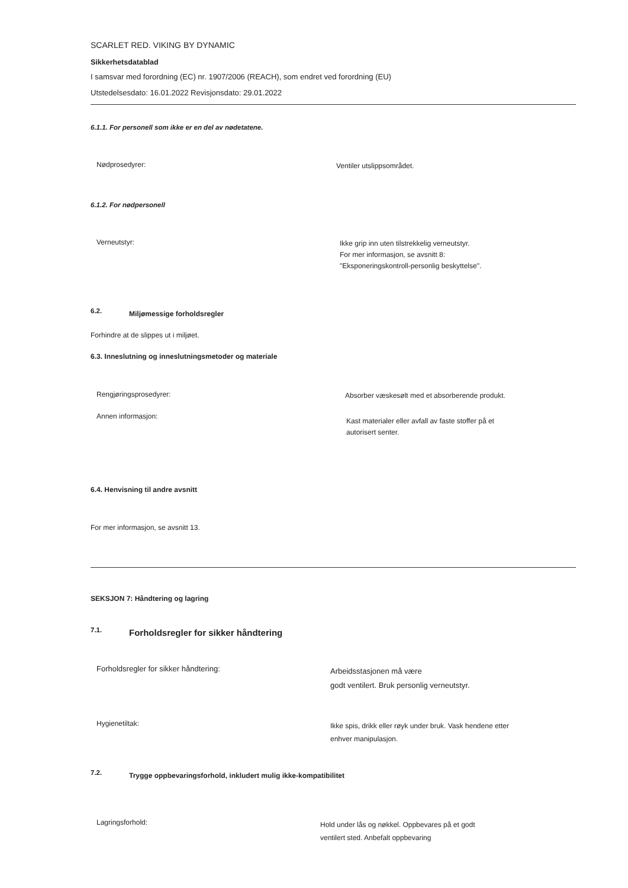SCARLET RED. VIKING BY DYNAMIC
Sikkerhetsdatablad
I samsvar med forordning (EC) nr. 1907/2006 (REACH), som endret ved forordning (EU)
Utstedelsesdato: 16.01.2022 Revisjonsdato: 29.01.2022
6.1.1. For personell som ikke er en del av nødetatene.
Nødprosedyrer:
Ventiler utslippsområdet.
6.1.2. For nødpersonell
Verneutstyr:
Ikke grip inn uten tilstrekkelig verneutstyr.
For mer informasjon, se avsnitt 8:
"Eksponeringskontroll-personlig beskyttelse".
6.2.
Miljømessige forholdsregler
Forhindre at de slippes ut i miljøet.
6.3. Inneslutning og inneslutningsmetoder og materiale
Rengjøringsprosedyrer:
Absorber væskesølt med et absorberende produkt.
Annen informasjon:
Kast materialer eller avfall av faste stoffer på et
autorisert senter.
6.4. Henvisning til andre avsnitt
For mer informasjon, se avsnitt 13.
SEKSJON 7: Håndtering og lagring
7.1.
Forholdsregler for sikker håndtering
Forholdsregler for sikker håndtering:
Arbeidsstasjonen må være
godt ventilert. Bruk personlig verneutstyr.
Hygienetiltak:
Ikke spis, drikk eller røyk under bruk. Vask hendene etter
enhver manipulasjon.
7.2.
Trygge oppbevaringsforhold, inkludert mulig ikke-kompatibilitet
Lagringsforhold:
Hold under lås og nøkkel. Oppbevares på et godt
ventilert sted. Anbefalt oppbevaring